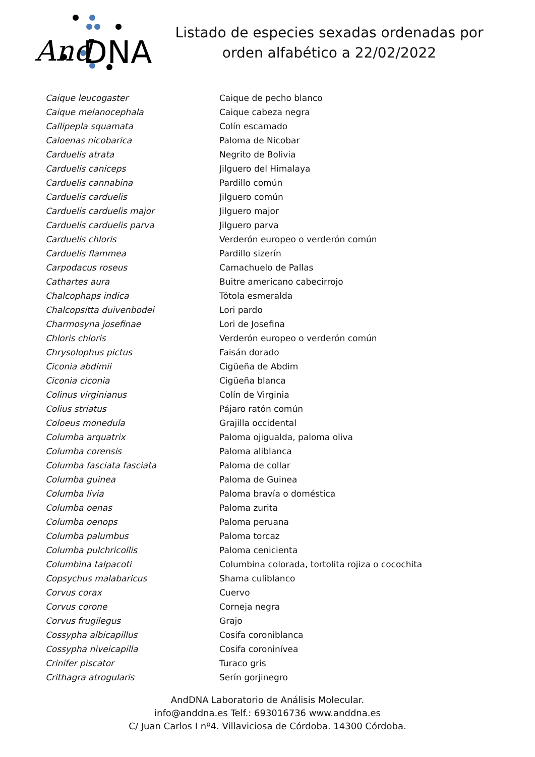And
DNA
Listado de especies sexadas ordenadas por
orden alfabético a 22/02/2022
| Caique leucogaster | Caique de pecho blanco |
| Caique melanocephala | Caique cabeza negra |
| Callipepla squamata | Colín escamado |
| Caloenas nicobarica | Paloma de Nicobar |
| Carduelis atrata | Negrito de Bolivia |
| Carduelis caniceps | Jilguero del Himalaya |
| Carduelis cannabina | Pardillo común |
| Carduelis carduelis | Jilguero común |
| Carduelis carduelis major | Jilguero major |
| Carduelis carduelis parva | Jilguero parva |
| Carduelis chloris | Verderón europeo o verderón común |
| Carduelis flammea | Pardillo sizerín |
| Carpodacus roseus | Camachuelo de Pallas |
| Cathartes aura | Buitre americano cabecirrojo |
| Chalcophaps indica | Tótola esmeralda |
| Chalcopsitta duivenbodei | Lori pardo |
| Charmosyna josefinae | Lori de Josefina |
| Chloris chloris | Verderón europeo o verderón común |
| Chrysolophus pictus | Faisán dorado |
| Ciconia abdimii | Cigüeña de Abdim |
| Ciconia ciconia | Cigüeña blanca |
| Colinus virginianus | Colín de Virginia |
| Colius striatus | Pájaro ratón común |
| Coloeus monedula | Grajilla occidental |
| Columba arquatrix | Paloma ojigualda, paloma oliva |
| Columba corensis | Paloma aliblanca |
| Columba fasciata fasciata | Paloma de collar |
| Columba guinea | Paloma de Guinea |
| Columba livia | Paloma bravía o doméstica |
| Columba oenas | Paloma zurita |
| Columba oenops | Paloma peruana |
| Columba palumbus | Paloma torcaz |
| Columba pulchricollis | Paloma cenicienta |
| Columbina talpacoti | Columbina colorada, tortolita rojiza o cocochita |
| Copsychus malabaricus | Shama culiblanco |
| Corvus corax | Cuervo |
| Corvus corone | Corneja negra |
| Corvus frugilegus | Grajo |
| Cossypha albicapillus | Cosifa coroniblanca |
| Cossypha niveicapilla | Cosifa coroninívea |
| Crinifer piscator | Turaco gris |
| Crithagra atrogularis | Serín gorjinegro |
AndDNA Laboratorio de Análisis Molecular.
info@anddna.es Telf.: 693016736 www.anddna.es
C/ Juan Carlos I nº4. Villaviciosa de Córdoba. 14300 Córdoba.